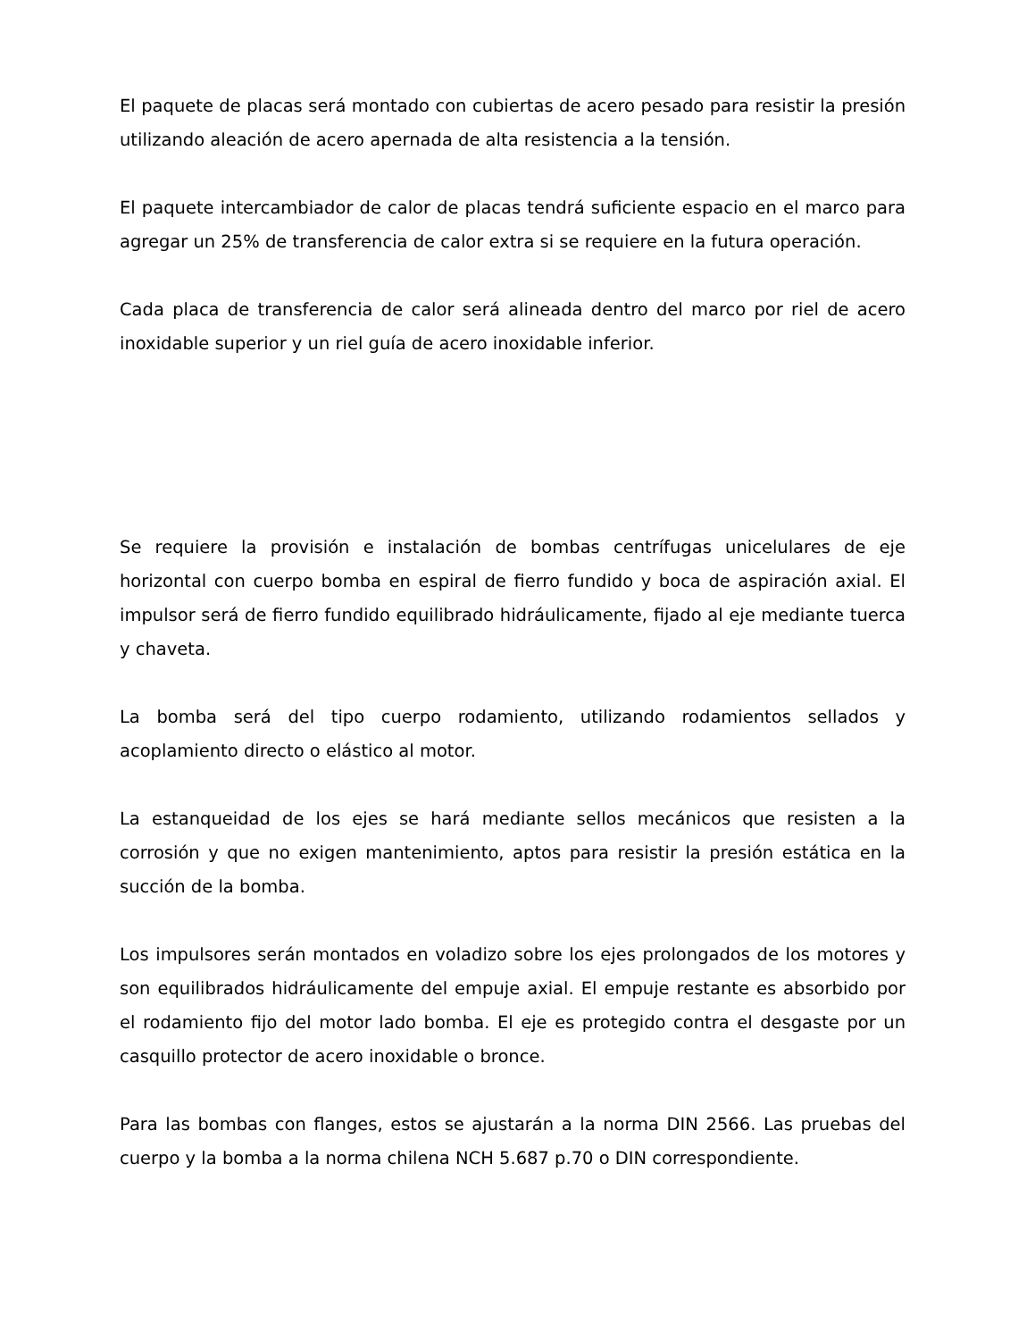El paquete de placas será montado con cubiertas de acero pesado para resistir la presión utilizando aleación de acero apernada de alta resistencia a la tensión.
El paquete intercambiador de calor de placas tendrá suficiente espacio en el marco para agregar un 25% de transferencia de calor extra si se requiere en la futura operación.
Cada placa de transferencia de calor será alineada dentro del marco por riel de acero inoxidable superior y un riel guía de acero inoxidable inferior.
Se requiere la provisión e instalación de bombas centrífugas unicelulares de eje horizontal con cuerpo bomba en espiral de fierro fundido y boca de aspiración axial. El impulsor será de fierro fundido equilibrado hidráulicamente, fijado al eje mediante tuerca y chaveta.
La bomba será del tipo cuerpo rodamiento, utilizando rodamientos sellados y acoplamiento directo o elástico al motor.
La estanqueidad de los ejes se hará mediante sellos mecánicos que resisten a la corrosión y que no exigen mantenimiento, aptos para resistir la presión estática en la succión de la bomba.
Los impulsores serán montados en voladizo sobre los ejes prolongados de los motores y son equilibrados hidráulicamente del empuje axial. El empuje restante es absorbido por el rodamiento fijo del motor lado bomba. El eje es protegido contra el desgaste por un casquillo protector de acero inoxidable o bronce.
Para las bombas con flanges, estos se ajustarán a la norma DIN 2566. Las pruebas del cuerpo y la bomba a la norma chilena NCH 5.687 p.70 o DIN correspondiente.